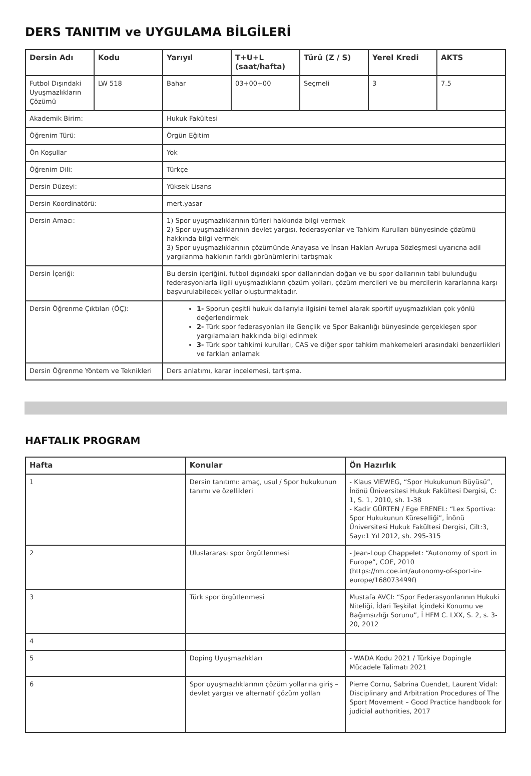DERS TANITIM ve UYGULAMA BİLGİLERİ
| Dersin Adı | Kodu | Yarıyıl | T+U+L (saat/hafta) | Türü (Z / S) | Yerel Kredi | AKTS |
| --- | --- | --- | --- | --- | --- | --- |
| Futbol Dışındaki Uyuşmazlıkların Çözümü | LW 518 | Bahar | 03+00+00 | Seçmeli | 3 | 7.5 |
| Akademik Birim: | | Hukuk Fakültesi | | | | |
| Öğrenim Türü: | | Örgün Eğitim | | | | |
| Ön Koşullar | | Yok | | | | |
| Öğrenim Dili: | | Türkçe | | | | |
| Dersin Düzeyi: | | Yüksek Lisans | | | | |
| Dersin Koordinatörü: | | mert.yasar | | | | |
| Dersin Amacı: | | 1) Spor uyuşmazlıklarının türleri hakkında bilgi vermek 2) Spor uyuşmazlıklarının devlet yargısı, federasyonlar ve Tahkim Kurulları bünyesinde çözümü hakkında bilgi vermek 3) Spor uyuşmazlıklarının çözümünde Anayasa ve İnsan Hakları Avrupa Sözleşmesi uyarıcna adil yargılanma hakkının farklı görünümlerini tartışmak | | | | |
| Dersin İçeriği: | | Bu dersin içeriğini, futbol dışındaki spor dallarından doğan ve bu spor dallarının tabi bulunduğu federasyonlarla ilgili uyuşmazlıkların çözüm yolları, çözüm mercileri ve bu mercilerin kararlarına karşı başvurulabilecek yollar oluşturmaktadır. | | | | |
| Dersin Öğrenme Çıktıları (ÖÇ): | | 1- Sporun çeşitli hukuk dallarıyla ilgisini temel alarak sportif uyuşmazlıkları çok yönlü değerlendirmek 2- Türk spor federasyonları ile Gençlik ve Spor Bakanlığı bünyesinde gerçekleşen spor yargılamaları hakkında bilgi edinmek 3- Türk spor tahkimi kurulları, CAS ve diğer spor tahkim mahkemeleri arasındaki benzerlikleri ve farkları anlamak | | | | |
| Dersin Öğrenme Yöntem ve Teknikleri | | Ders anlatımı, karar incelemesi, tartışma. | | | | |
HAFTALIK PROGRAM
| Hafta | Konular | Ön Hazırlık |
| --- | --- | --- |
| 1 | Dersin tanıtımı: amaç, usul / Spor hukukunun tanımı ve özellikleri | - Klaus VIEWEG, “Spor Hukukunun Büyüsü”, İnönü Üniversitesi Hukuk Fakültesi Dergisi, C: 1, S. 1, 2010, sh. 1-38 - Kadir GÜRTEN / Ege ERENEL: “Lex Sportiva: Spor Hukukunun Küreselliği”, İnönü Üniversitesi Hukuk Fakültesi Dergisi, Cilt:3, Sayı:1 Yıl 2012, sh. 295-315 |
| 2 | Uluslararası spor örgütlenmesi | - Jean-Loup Chappelet: “Autonomy of sport in Europe”, COE, 2010 (https://rm.coe.int/autonomy-of-sport-in-europe/168073499f) |
| 3 | Türk spor örgütlenmesi | Mustafa AVCI: “Spor Federasyonlarının Hukuki Niteliği, İdari Teşkilat İçindeki Konumu ve Bağımsızlığı Sorunu”, İ HFM C. LXX, S. 2, s. 3-20, 2012 |
| 4 | | |
| 5 | Doping Uyuşmazlıkları | - WADA Kodu 2021 / Türkiye Dopingle Mücadele Talimatı 2021 |
| 6 | Spor uyuşmazlıklarının çözüm yollarına giriş – devlet yargısı ve alternatif çözüm yolları | Pierre Cornu, Sabrina Cuendet, Laurent Vidal: Disciplinary and Arbitration Procedures of The Sport Movement – Good Practice handbook for judicial authorities, 2017 |